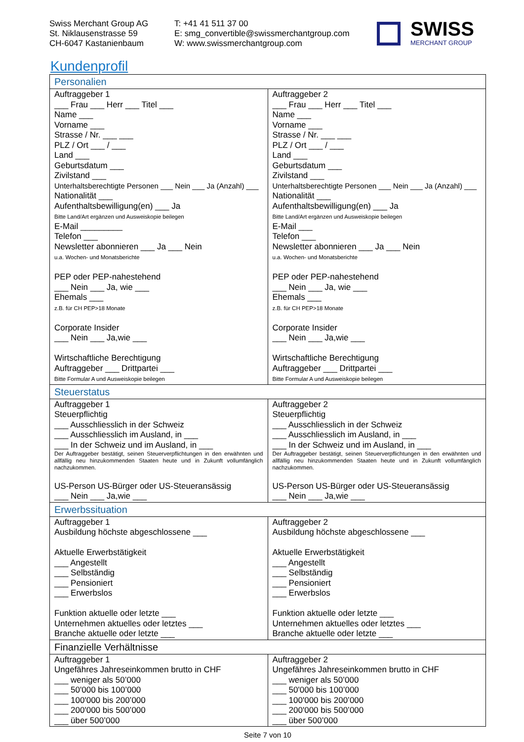Swiss Merchant Group AG
St. Niklausenstrasse 59
CH-6047 Kastanienbaum
T: +41 41 511 37 00
E: smg_convertible@swissmerchantgroup.com
W: www.swissmerchantgroup.com
SWISS
MERCHANT GROUP
Kundenprofil
| Personalien | |
| --- | --- |
| Auftraggeber 1 ___ Frau ___ Herr ___ Titel ___ Name ___ Vorname ___ Strasse / Nr. ___ ___ PLZ / Ort ___ / ___ Land ___ Geburtsdatum ___ Zivilstand ___ Unterhaltsberechtigte Personen ___ Nein ___ Ja (Anzahl) ___ Nationalität ___ Aufenthaltsbewilligung(en) ___ Ja Bitte Land/Art ergänzen und Ausweiskopie beilegen E-Mail _________ Telefon ___ Newsletter abonnieren ___ Ja ___ Nein u.a. Wochen- und Monatsberichte PEP oder PEP-nahestehend ___ Nein ___ Ja, wie ___ Ehemals ___ z.B. für CH PEP>18 Monate Corporate Insider ___ Nein ___ Ja,wie ___ Wirtschaftliche Berechtigung Auftraggeber ___ Drittpartei ___ Bitte Formular A und Ausweiskopie beilegen | Auftraggeber 2 ___ Frau ___ Herr ___ Titel ___ Name ___ Vorname ___ Strasse / Nr. ___ ___ PLZ / Ort ___ / ___ Land ___ Geburtsdatum ___ Zivilstand ___ Unterhaltsberechtigte Personen ___ Nein ___ Ja (Anzahl) ___ Nationalität ___ Aufenthaltsbewilligung(en) ___ Ja Bitte Land/Art ergänzen und Ausweiskopie beilegen E-Mail ___ Telefon ___ Newsletter abonnieren ___ Ja ___ Nein u.a. Wochen- und Monatsberichte PEP oder PEP-nahestehend ___ Nein ___ Ja, wie ___ Ehemals ___ z.B. für CH PEP>18 Monate Corporate Insider ___ Nein ___ Ja,wie ___ Wirtschaftliche Berechtigung Auftraggeber ___ Drittpartei ___ Bitte Formular A und Ausweiskopie beilegen |
| Steuerstatus | |
| Auftraggeber 1 Steuerpflichtig ___ Ausschliesslich in der Schweiz ___ Ausschliesslich im Ausland, in ___ ___ In der Schweiz und im Ausland, in ___ Der Auftraggeber bestätigt, seinen Steuerverpflichtungen in den erwähnten und allfällig neu hinzukommenden Staaten heute und in Zukunft vollumfänglich nachzukommen. US-Person US-Bürger oder US-Steueransässig ___ Nein ___ Ja,wie ___ | Auftraggeber 2 Steuerpflichtig ___ Ausschliesslich in der Schweiz ___ Ausschliesslich im Ausland, in ___ ___ In der Schweiz und im Ausland, in ___ Der Auftraggeber bestätigt, seinen Steuerverpflichtungen in den erwähnten und allfällig neu hinzukommenden Staaten heute und in Zukunft vollumfänglich nachzukommen. US-Person US-Bürger oder US-Steueransässig ___ Nein ___ Ja,wie ___ |
| Erwerbssituation | |
| Auftraggeber 1 Ausbildung höchste abgeschlossene ___ Aktuelle Erwerbstätigkeit ___ Angestellt ___ Selbständig ___ Pensioniert ___ Erwerbslos Funktion aktuelle oder letzte ___ Unternehmen aktuelles oder letztes ___ Branche aktuelle oder letzte ___ | Auftraggeber 2 Ausbildung höchste abgeschlossene ___ Aktuelle Erwerbstätigkeit ___ Angestellt ___ Selbständig ___ Pensioniert ___ Erwerbslos Funktion aktuelle oder letzte ___ Unternehmen aktuelles oder letztes ___ Branche aktuelle oder letzte ___ |
| Finanzielle Verhältnisse | |
| Auftraggeber 1 Ungefähres Jahreseinkommen brutto in CHF ___ weniger als 50’000 ___ 50'000 bis 100’000 ___ 100'000 bis 200’000 ___ 200'000 bis 500’000 ___ über 500’000 | Auftraggeber 2 Ungefähres Jahreseinkommen brutto in CHF ___ weniger als 50’000 ___ 50'000 bis 100’000 ___ 100'000 bis 200’000 ___ 200'000 bis 500’000 ___ über 500’000 |
Seite 7 von 10